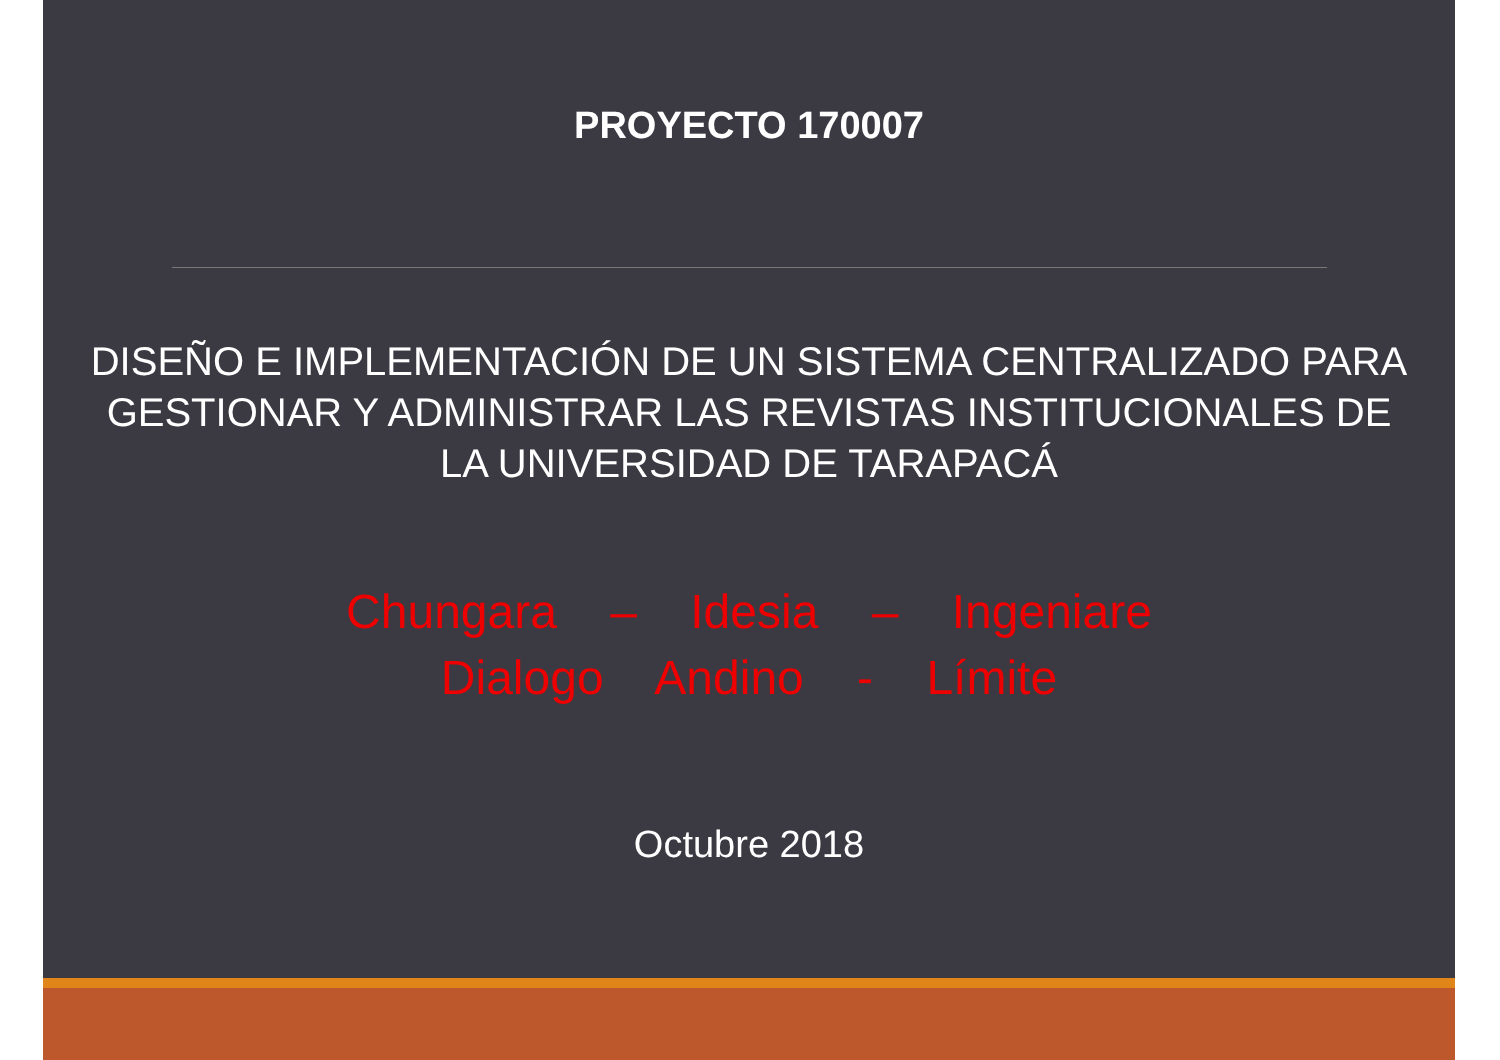PROYECTO 170007
DISEÑO E IMPLEMENTACIÓN DE UN SISTEMA CENTRALIZADO PARA GESTIONAR Y ADMINISTRAR LAS REVISTAS INSTITUCIONALES DE LA UNIVERSIDAD DE TARAPACÁ
Chungara – Idesia – Ingeniare
Dialogo Andino - Límite
Octubre 2018